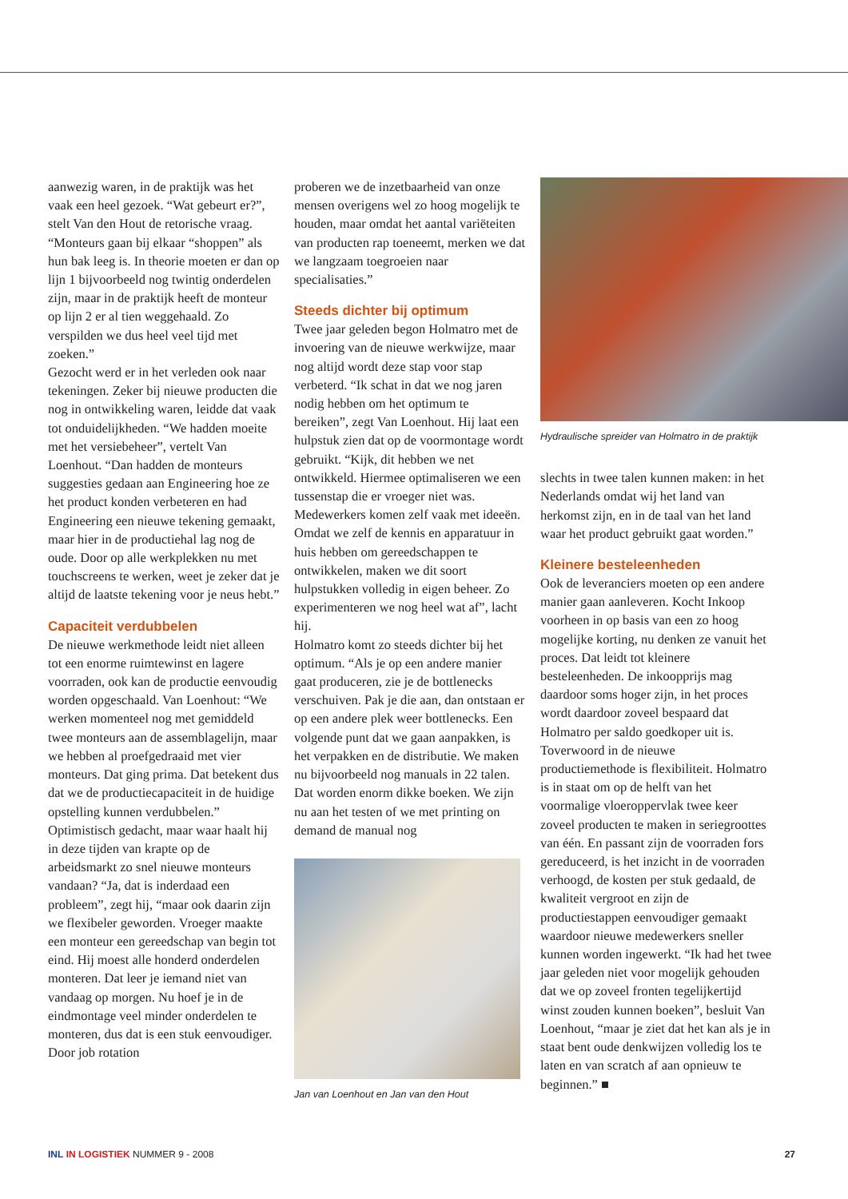aanwezig waren, in de praktijk was het vaak een heel gezoek. “Wat gebeurt er?”, stelt Van den Hout de retorische vraag. “Monteurs gaan bij elkaar “shoppen” als hun bak leeg is. In theorie moeten er dan op lijn 1 bijvoorbeeld nog twintig onderdelen zijn, maar in de praktijk heeft de monteur op lijn 2 er al tien weggehaald. Zo verspilden we dus heel veel tijd met zoeken.”
Gezocht werd er in het verleden ook naar tekeningen. Zeker bij nieuwe producten die nog in ontwikkeling waren, leidde dat vaak tot onduidelijkheden. “We hadden moeite met het versiebeheer”, vertelt Van Loenhout. “Dan hadden de monteurs suggesties gedaan aan Engineering hoe ze het product konden verbeteren en had Engineering een nieuwe tekening gemaakt, maar hier in de productiehal lag nog de oude. Door op alle werkplekken nu met touchscreens te werken, weet je zeker dat je altijd de laatste tekening voor je neus hebt.”
Capaciteit verdubbelen
De nieuwe werkmethode leidt niet alleen tot een enorme ruimtewinst en lagere voorraden, ook kan de productie eenvoudig worden opgeschaald. Van Loenhout: “We werken momenteel nog met gemiddeld twee monteurs aan de assemblagelijn, maar we hebben al proefgedraaid met vier monteurs. Dat ging prima. Dat betekent dus dat we de productiecapaciteit in de huidige opstelling kunnen verdubbelen.”
Optimistisch gedacht, maar waar haalt hij in deze tijden van krapte op de arbeidsmarkt zo snel nieuwe monteurs vandaan? “Ja, dat is inderdaad een probleem”, zegt hij, “maar ook daarin zijn we flexibeler geworden. Vroeger maakte een monteur een gereedschap van begin tot eind. Hij moest alle honderd onderdelen monteren. Dat leer je iemand niet van vandaag op morgen. Nu hoef je in de eindmontage veel minder onderdelen te monteren, dus dat is een stuk eenvoudiger. Door job rotation
proberen we de inzetbaarheid van onze mensen overigens wel zo hoog mogelijk te houden, maar omdat het aantal variëteiten van producten rap toeneemt, merken we dat we langzaam toegroeien naar specialisaties.”
Steeds dichter bij optimum
Twee jaar geleden begon Holmatro met de invoering van de nieuwe werkwijze, maar nog altijd wordt deze stap voor stap verbeterd. “Ik schat in dat we nog jaren nodig hebben om het optimum te bereiken”, zegt Van Loenhout. Hij laat een hulpstuk zien dat op de voormontage wordt gebruikt. “Kijk, dit hebben we net ontwikkeld. Hiermee optimaliseren we een tussenstap die er vroeger niet was. Medewerkers komen zelf vaak met ideeën. Omdat we zelf de kennis en apparatuur in huis hebben om gereedschappen te ontwikkelen, maken we dit soort hulpstukken volledig in eigen beheer. Zo experimenteren we nog heel wat af”, lacht hij.
Holmatro komt zo steeds dichter bij het optimum. “Als je op een andere manier gaat produceren, zie je de bottlenecks verschuiven. Pak je die aan, dan ontstaan er op een andere plek weer bottlenecks. Een volgende punt dat we gaan aanpakken, is het verpakken en de distributie. We maken nu bijvoorbeeld nog manuals in 22 talen. Dat worden enorm dikke boeken. We zijn nu aan het testen of we met printing on demand de manual nog
Jan van Loenhout en Jan van den Hout
Hydraulische spreider van Holmatro in de praktijk
slechts in twee talen kunnen maken: in het Nederlands omdat wij het land van herkomst zijn, en in de taal van het land waar het product gebruikt gaat worden.”
Kleinere besteleenheden
Ook de leveranciers moeten op een andere manier gaan aanleveren. Kocht Inkoop voorheen in op basis van een zo hoog mogelijke korting, nu denken ze vanuit het proces. Dat leidt tot kleinere besteleenheden. De inkoopprijs mag daardoor soms hoger zijn, in het proces wordt daardoor zoveel bespaard dat Holmatro per saldo goedkoper uit is.
Toverwoord in de nieuwe productiemethode is flexibiliteit. Holmatro is in staat om op de helft van het voormalige vloeroppervlak twee keer zoveel producten te maken in seriegroottes van één. En passant zijn de voorraden fors gereduceerd, is het inzicht in de voorraden verhoogd, de kosten per stuk gedaald, de kwaliteit vergroot en zijn de productiestappen eenvoudiger gemaakt waardoor nieuwe medewerkers sneller kunnen worden ingewerkt. “Ik had het twee jaar geleden niet voor mogelijk gehouden dat we op zoveel fronten tegelijkertijd winst zouden kunnen boeken”, besluit Van Loenhout, “maar je ziet dat het kan als je in staat bent oude denkwijzen volledig los te laten en van scratch af aan opnieuw te beginnen.” ■
INL IN LOGISTIEK NUMMER 9 - 2008 27